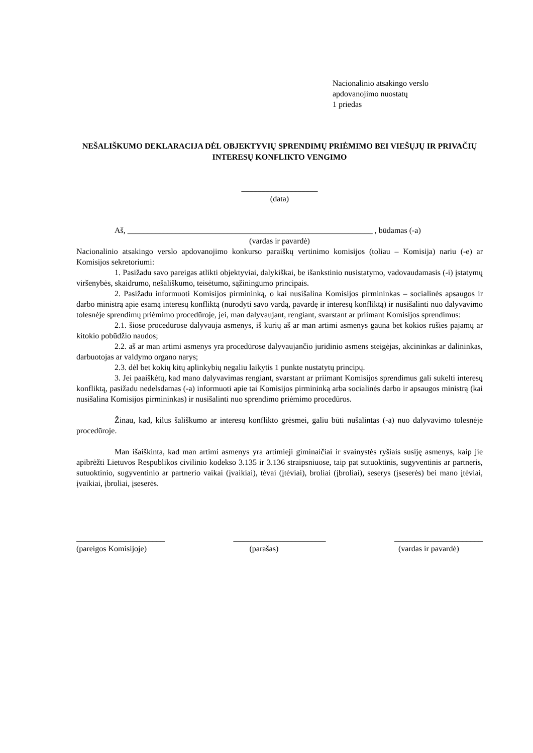Nacionalinio atsakingo verslo
apdovanojimo nuostatų
1 priedas
NEŠALIŠKUMO DEKLARACIJA DĖL OBJEKTYVIŲ SPRENDIMŲ PRIĖMIMO BEI VIEŠŲJŲ IR PRIVAČIŲ INTERESŲ KONFLIKTO VENGIMO
___________________
(data)
Aš, _____________________________________________________________ , būdamas (-a)
(vardas ir pavardė)
Nacionalinio atsakingo verslo apdovanojimo konkurso paraiškų vertinimo komisijos (toliau – Komisija) nariu (-e) ar Komisijos sekretoriumi:
1. Pasižadu savo pareigas atlikti objektyviai, dalykiškai, be išankstinio nusistatymo, vadovaudamasis (-i) įstatymų viršenybės, skaidrumo, nešališkumo, teisėtumo, sąžiningumo principais.
2. Pasižadu informuoti Komisijos pirmininką, o kai nusišalina Komisijos pirmininkas – socialinės apsaugos ir darbo ministrą apie esamą interesų konfliktą (nurodyti savo vardą, pavardę ir interesų konfliktą) ir nusišalinti nuo dalyvavimo tolesnėje sprendimų priėmimo procedūroje, jei, man dalyvaujant, rengiant, svarstant ar priimant Komisijos sprendimus:
2.1. šiose procedūrose dalyvauja asmenys, iš kurių aš ar man artimi asmenys gauna bet kokios rūšies pajamų ar kitokio pobūdžio naudos;
2.2. aš ar man artimi asmenys yra procedūrose dalyvaujančio juridinio asmens steigėjas, akcininkas ar dalininkas, darbuotojas ar valdymo organo narys;
2.3. dėl bet kokių kitų aplinkybių negaliu laikytis 1 punkte nustatytų principų.
3. Jei paaiškėtų, kad mano dalyvavimas rengiant, svarstant ar priimant Komisijos sprendimus gali sukelti interesų konfliktą, pasižadu nedelsdamas (-a) informuoti apie tai Komisijos pirmininką arba socialinės darbo ir apsaugos ministrą (kai nusišalina Komisijos pirmininkas) ir nusišalinti nuo sprendimo priėmimo procedūros.
Žinau, kad, kilus šališkumo ar interesų konflikto grėsmei, galiu būti nušalintas (-a) nuo dalyvavimo tolesnėje procedūroje.
Man išaiškinta, kad man artimi asmenys yra artimieji giminaičiai ir svainystės ryšiais susiję asmenys, kaip jie apibrėžti Lietuvos Respublikos civilinio kodekso 3.135 ir 3.136 straipsniuose, taip pat sutuoktinis, sugyventinis ar partneris, sutuoktinio, sugyventinio ar partnerio vaikai (įvaikiai), tėvai (įtėviai), broliai (įbroliai), seserys (įseserės) bei mano įtėviai, įvaikiai, įbroliai, įseserės.
______________________
(pareigos Komisijoje)
_______________________
(parašas)
______________________
(vardas ir pavardė)